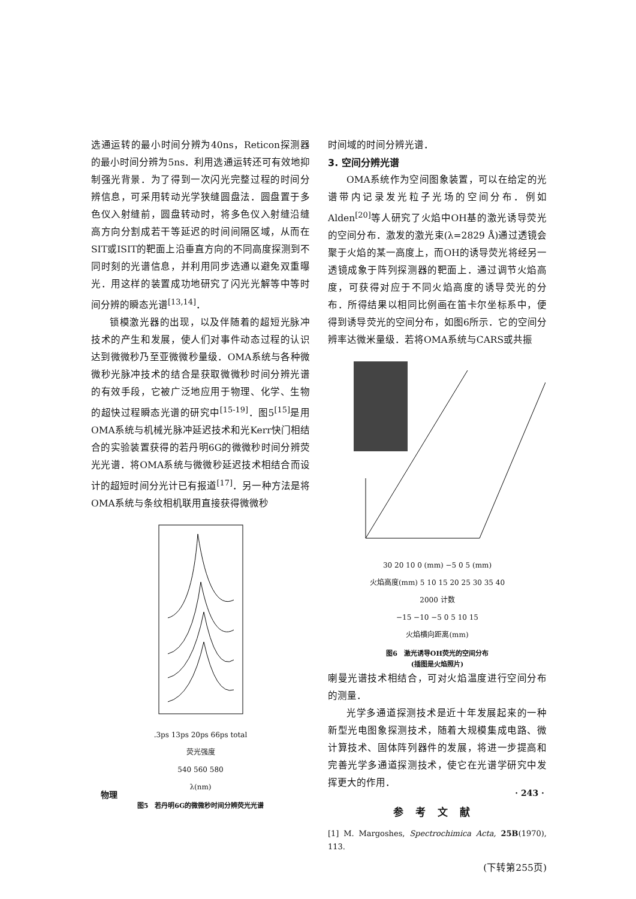选通运转的最小时间分辨为40ns，Reticon探测器的最小时间分辨为5ns．利用选通运转还可有效地抑制强光背景．为了得到一次闪光完整过程的时间分辨信息，可采用转动光学狭缝圆盘法．圆盘置于多色仪入射缝前，圆盘转动时，将多色仪入射缝沿缝高方向分割成若干等延迟的时间间隔区域，从而在SIT或ISIT的靶面上沿垂直方向的不同高度探测到不同时刻的光谱信息，并利用同步选通以避免双重曝光．用这样的装置成功地研究了闪光光解等中等时间分辨的瞬态光谱<sup>[13,14]</sup>．
锁模激光器的出现，以及伴随着的超短光脉冲技术的产生和发展，使人们对事件动态过程的认识达到微微秒乃至亚微微秒量级．OMA系统与各种微微秒光脉冲技术的结合是获取微微秒时间分辨光谱的有效手段，它被广泛地应用于物理、化学、生物的超快过程瞬态光谱的研究中<sup>[15-19]</sup>．图5<sup>[15]</sup>是用OMA系统与机械光脉冲延迟技术和光Kerr快门相结合的实验装置获得的若丹明6G的微微秒时间分辨荧光光谱．将OMA系统与微微秒延迟技术相结合而设计的超短时间分光计已有报道<sup>[17]</sup>．另一种方法是将OMA系统与条纹相机联用直接获得微微秒
.3ps 13ps 20ps 66ps total
荧光强度
540 560 580
λ(nm)
图5　若丹明6G的微微秒时间分辨荧光光谱
时间域的时间分辨光谱．
3. 空间分辨光谱
OMA系统作为空间图象装置，可以在给定的光谱带内记录发光粒子光场的空间分布．例如Alden<sup>[20]</sup>等人研究了火焰中OH基的激光诱导荧光的空间分布．激发的激光束(λ=2829 Å)通过透镜会聚于火焰的某一高度上，而OH的诱导荧光将经另一透镜成象于阵列探测器的靶面上．通过调节火焰高度，可获得对应于不同火焰高度的诱导荧光的分布．所得结果以相同比例画在笛卡尔坐标系中，便得到诱导荧光的空间分布，如图6所示．它的空间分辨率达微米量级．若将OMA系统与CARS或共振
30 20 10 0 (mm) −5 0 5 (mm)
火焰高度(mm) 5 10 15 20 25 30 35 40
2000 计数
−15 −10 −5 0 5 10 15
火焰横向距离(mm)
图6　激光诱导OH荧光的空间分布
(插图是火焰照片)
喇曼光谱技术相结合，可对火焰温度进行空间分布的测量．
光学多通道探测技术是近十年发展起来的一种新型光电图象探测技术，随着大规模集成电路、微计算技术、固体阵列器件的发展，将进一步提高和完善光学多通道探测技术，使它在光谱学研究中发挥更大的作用．
参考文献
[1] M. Margoshes, Spectrochimica Acta, 25B(1970), 113.
(下转第255页)
物理 · 243 ·